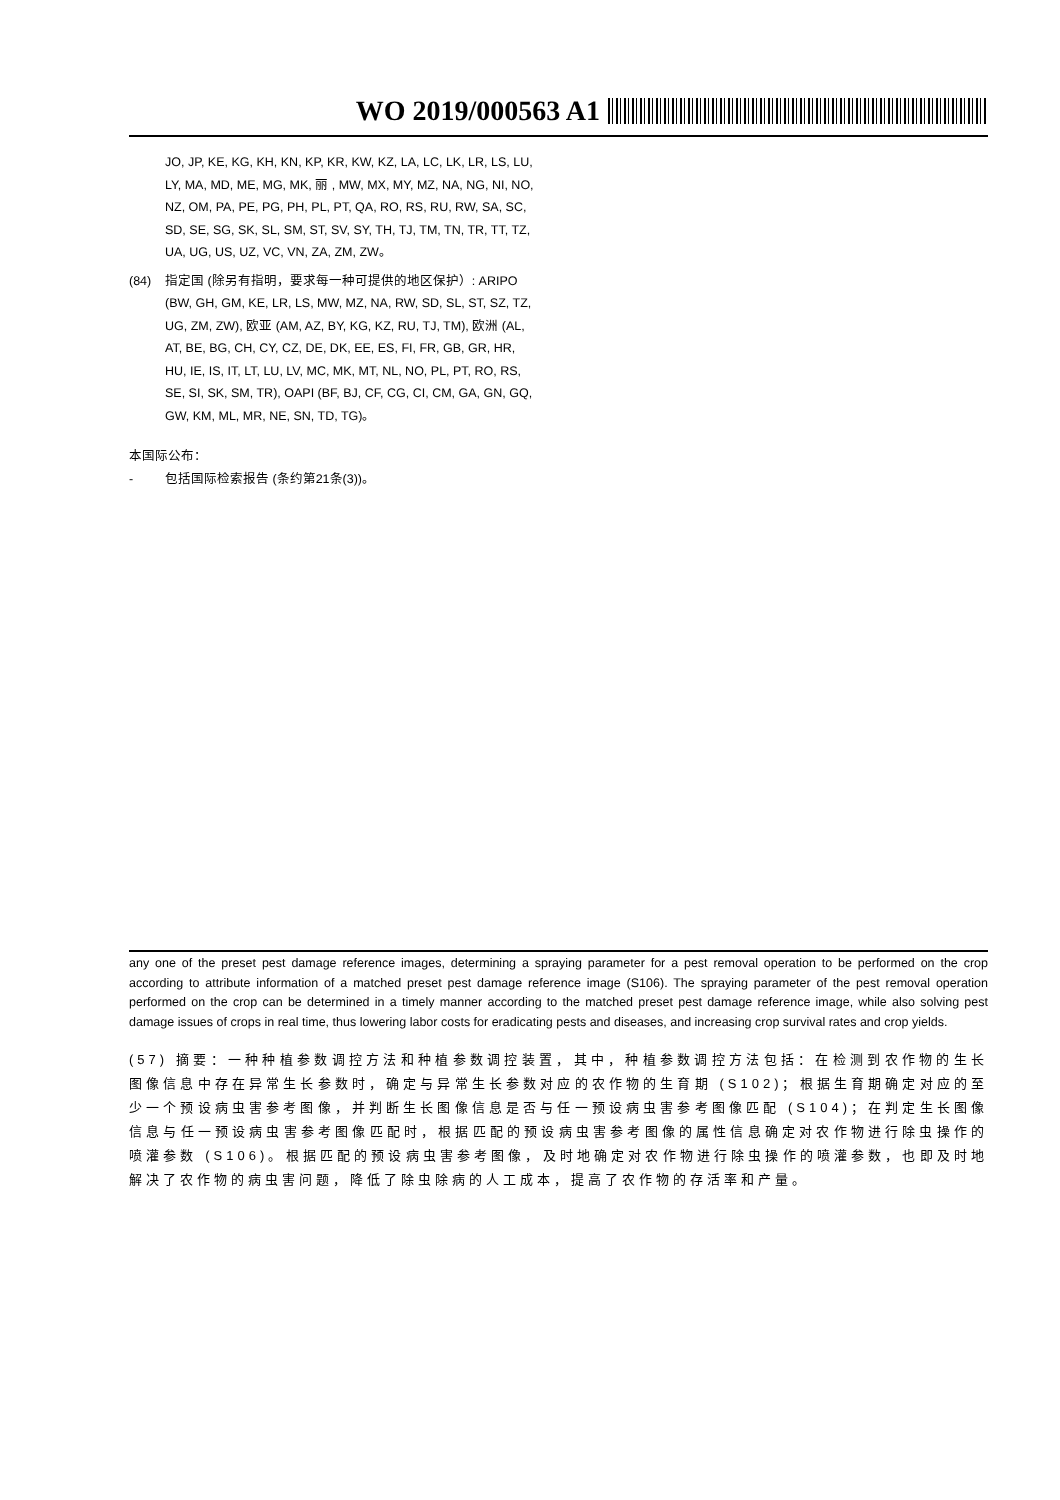WO 2019/000563 A1
JO, JP, KE, KG, KH, KN, KP, KR, KW, KZ, LA, LC, LK, LR, LS, LU, LY, MA, MD, ME, MG, MK, 丽 , MW, MX, MY, MZ, NA, NG, NI, NO, NZ, OM, PA, PE, PG, PH, PL, PT, QA, RO, RS, RU, RW, SA, SC, SD, SE, SG, SK, SL, SM, ST, SV, SY, TH, TJ, TM, TN, TR, TT, TZ, UA, UG, US, UZ, VC, VN, ZA, ZM, ZW。
(84) 指定国 (除另有指明，要求每一种可提供的地区保护）: ARIPO (BW, GH, GM, KE, LR, LS, MW, MZ, NA, RW, SD, SL, ST, SZ, TZ, UG, ZM, ZW), 欧亚 (AM, AZ, BY, KG, KZ, RU, TJ, TM), 欧洲 (AL, AT, BE, BG, CH, CY, CZ, DE, DK, EE, ES, FI, FR, GB, GR, HR, HU, IE, IS, IT, LT, LU, LV, MC, MK, MT, NL, NO, PL, PT, RO, RS, SE, SI, SK, SM, TR), OAPI (BF, BJ, CF, CG, CI, CM, GA, GN, GQ, GW, KM, ML, MR, NE, SN, TD, TG)。
本国际公布：
- 包括国际检索报告 (条约第21条(3))。
any one of the preset pest damage reference images, determining a spraying parameter for a pest removal operation to be performed on the crop according to attribute information of a matched preset pest damage reference image (S106). The spraying parameter of the pest removal operation performed on the crop can be determined in a timely manner according to the matched preset pest damage reference image, while also solving pest damage issues of crops in real time, thus lowering labor costs for eradicating pests and diseases, and increasing crop survival rates and crop yields.
(57) 摘要：一种种植参数调控方法和种植参数调控装置，其中，种植参数调控方法包括：在检测到农作物的生长图像信息中存在异常生长参数时，确定与异常生长参数对应的农作物的生育期 (S102)；根据生育期确定对应的至少一个预设病虫害参考图像，并判断生长图像信息是否与任一预设病虫害参考图像匹配 (S104)；在判定生长图像信息与任一预设病虫害参考图像匹配时，根据匹配的预设病虫害参考图像的属性信息确定对农作物进行除虫操作的喷灌参数 (S106)。根据匹配的预设病虫害参考图像，及时地确定对农作物进行除虫操作的喷灌参数，也即及时地解决了农作物的病虫害问题，降低了除虫除病的人工成本，提高了农作物的存活率和产量。